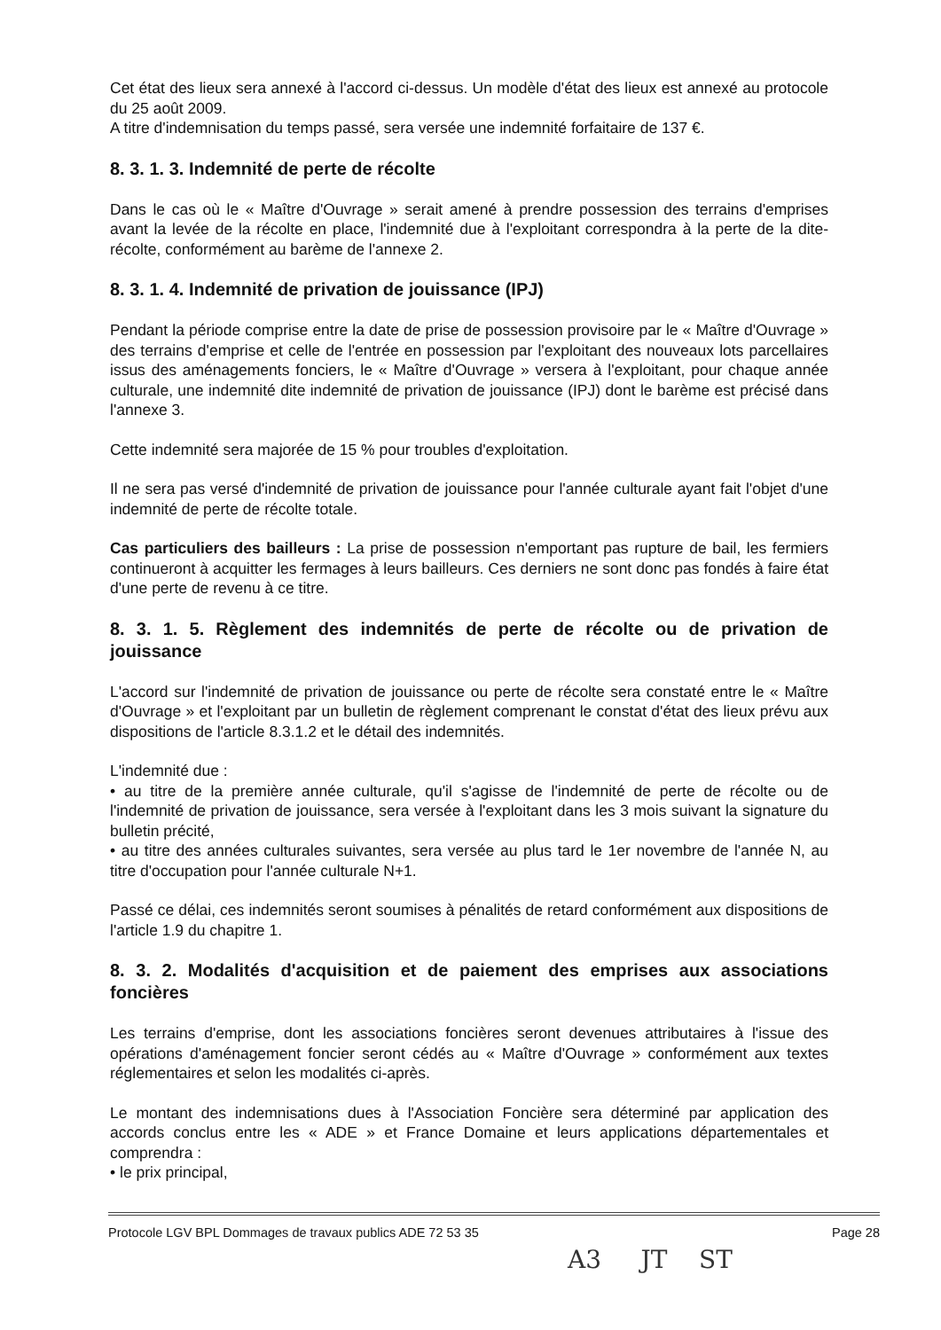Cet état des lieux sera annexé à l'accord ci-dessus. Un modèle d'état des lieux est annexé au protocole du 25 août 2009.
A titre d'indemnisation du temps passé, sera versée une indemnité forfaitaire de 137 €.
8. 3. 1. 3. Indemnité de perte de récolte
Dans le cas où le « Maître d'Ouvrage » serait amené à prendre possession des terrains d'emprises avant la levée de la récolte en place, l'indemnité due à l'exploitant correspondra à la perte de la dite-récolte, conformément au barème de l'annexe 2.
8. 3. 1. 4. Indemnité de privation de jouissance (IPJ)
Pendant la période comprise entre la date de prise de possession provisoire par le « Maître d'Ouvrage » des terrains d'emprise et celle de l'entrée en possession par l'exploitant des nouveaux lots parcellaires issus des aménagements fonciers, le « Maître d'Ouvrage » versera à l'exploitant, pour chaque année culturale, une indemnité dite indemnité de privation de jouissance (IPJ) dont le barème est précisé dans l'annexe 3.
Cette indemnité sera majorée de 15 % pour troubles d'exploitation.
Il ne sera pas versé d'indemnité de privation de jouissance pour l'année culturale ayant fait l'objet d'une indemnité de perte de récolte totale.
Cas particuliers des bailleurs : La prise de possession n'emportant pas rupture de bail, les fermiers continueront à acquitter les fermages à leurs bailleurs. Ces derniers ne sont donc pas fondés à faire état d'une perte de revenu à ce titre.
8. 3. 1. 5. Règlement des indemnités de perte de récolte ou de privation de jouissance
L'accord sur l'indemnité de privation de jouissance ou perte de récolte sera constaté entre le « Maître d'Ouvrage » et l'exploitant par un bulletin de règlement comprenant le constat d'état des lieux prévu aux dispositions de l'article 8.3.1.2 et le détail des indemnités.
L'indemnité due :
• au titre de la première année culturale, qu'il s'agisse de l'indemnité de perte de récolte ou de l'indemnité de privation de jouissance, sera versée à l'exploitant dans les 3 mois suivant la signature du bulletin précité,
• au titre des années culturales suivantes, sera versée au plus tard le 1er novembre de l'année N, au titre d'occupation pour l'année culturale N+1.
Passé ce délai, ces indemnités seront soumises à pénalités de retard conformément aux dispositions de l'article 1.9 du chapitre 1.
8. 3. 2. Modalités d'acquisition et de paiement des emprises aux associations foncières
Les terrains d'emprise, dont les associations foncières seront devenues attributaires à l'issue des opérations d'aménagement foncier seront cédés au « Maître d'Ouvrage » conformément aux textes réglementaires et selon les modalités ci-après.
Le montant des indemnisations dues à l'Association Foncière sera déterminé par application des accords conclus entre les « ADE » et France Domaine et leurs applications départementales et comprendra :
• le prix principal,
Protocole LGV BPL Dommages de travaux publics ADE 72 53 35 Page 28
A3 JT ST